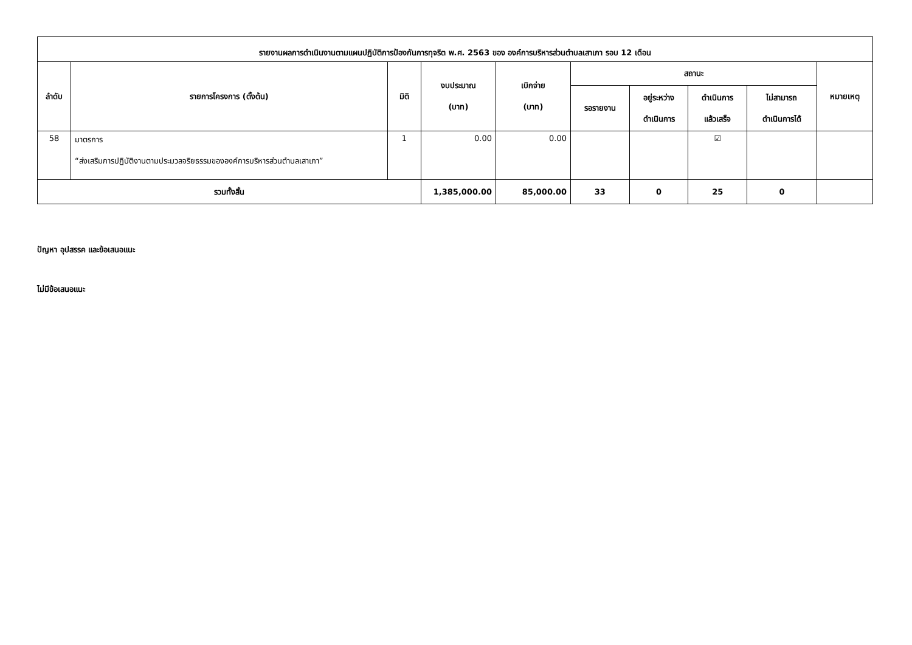| รายงานผลการดำเนินงานตามแผนปฏิบัติการป้องกันการทุจริต พ.ศ. 2563 ของ องค์การบริหารส่วนตำบลเสาเภา รอบ 12 เดือน | | | | | | | | | |
| --- | --- | --- | --- | --- | --- | --- | --- | --- | --- |
| ลำดับ | รายการโครงการ (ตั้งต้น) | มิติ | งบประมาณ (บาท) | เบิกจ่าย (บาท) | สถานะ | | | | หมายเหตุ |
| | | | | | รอรายงาน | อยู่ระหว่าง ดำเนินการ | ดำเนินการ แล้วเสร็จ | ไม่สามารถ ดำเนินการได้ | |
| 58 | มาตรการ “ส่งเสริมการปฏิบัติงานตามประมวลจริยธรรมขององค์การบริหารส่วนตำบลเสาเภา” | 1 | 0.00 | 0.00 | | | ☑ | | |
| รวมทั้งสิ้น | | | 1,385,000.00 | 85,000.00 | 33 | 0 | 25 | 0 | |
ปัญหา อุปสรรค และข้อเสนอแนะ
ไม่มีข้อเสนอแนะ